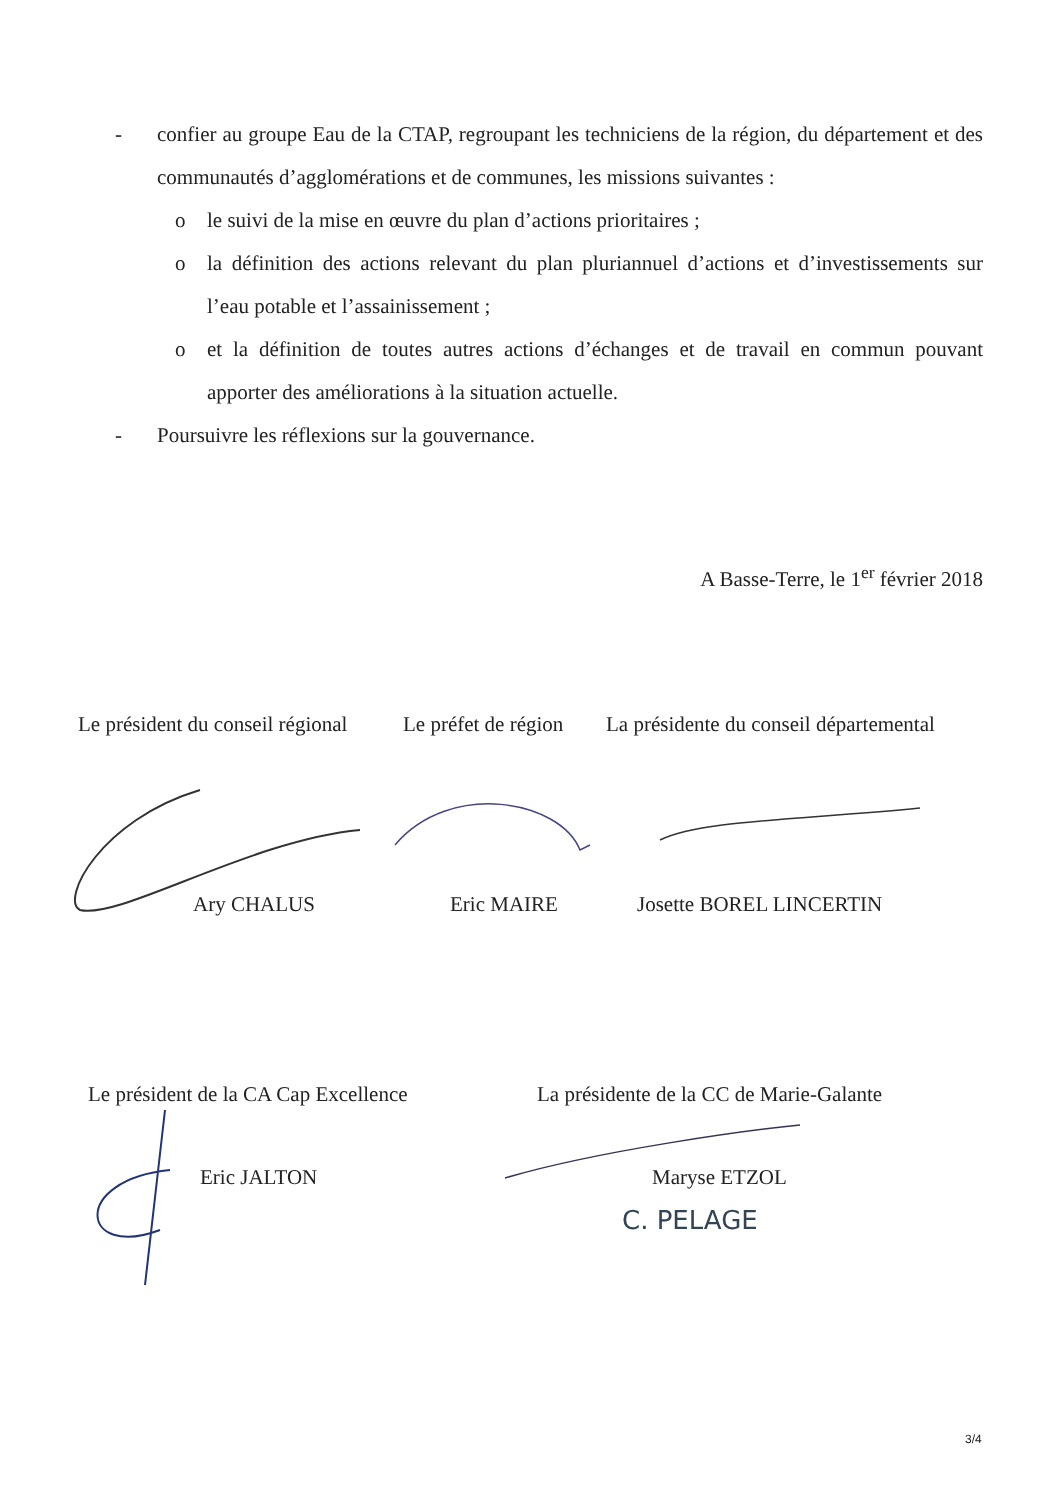- confier au groupe Eau de la CTAP, regroupant les techniciens de la région, du département et des communautés d’agglomérations et de communes, les missions suivantes :
o le suivi de la mise en œuvre du plan d’actions prioritaires ;
o la définition des actions relevant du plan pluriannuel d’actions et d’investissements sur l’eau potable et l’assainissement ;
o et la définition de toutes autres actions d’échanges et de travail en commun pouvant apporter des améliorations à la situation actuelle.
- Poursuivre les réflexions sur la gouvernance.
A Basse-Terre, le 1<sup>er</sup> février 2018
Le président du conseil régional
Le préfet de région
La présidente du conseil départemental
Ary CHALUS Eric MAIRE Josette BOREL LINCERTIN
Le président de la CA Cap Excellence
La présidente de la CC de Marie-Galante
Eric JALTON Maryse ETZOL
C. PELAGE
3/4